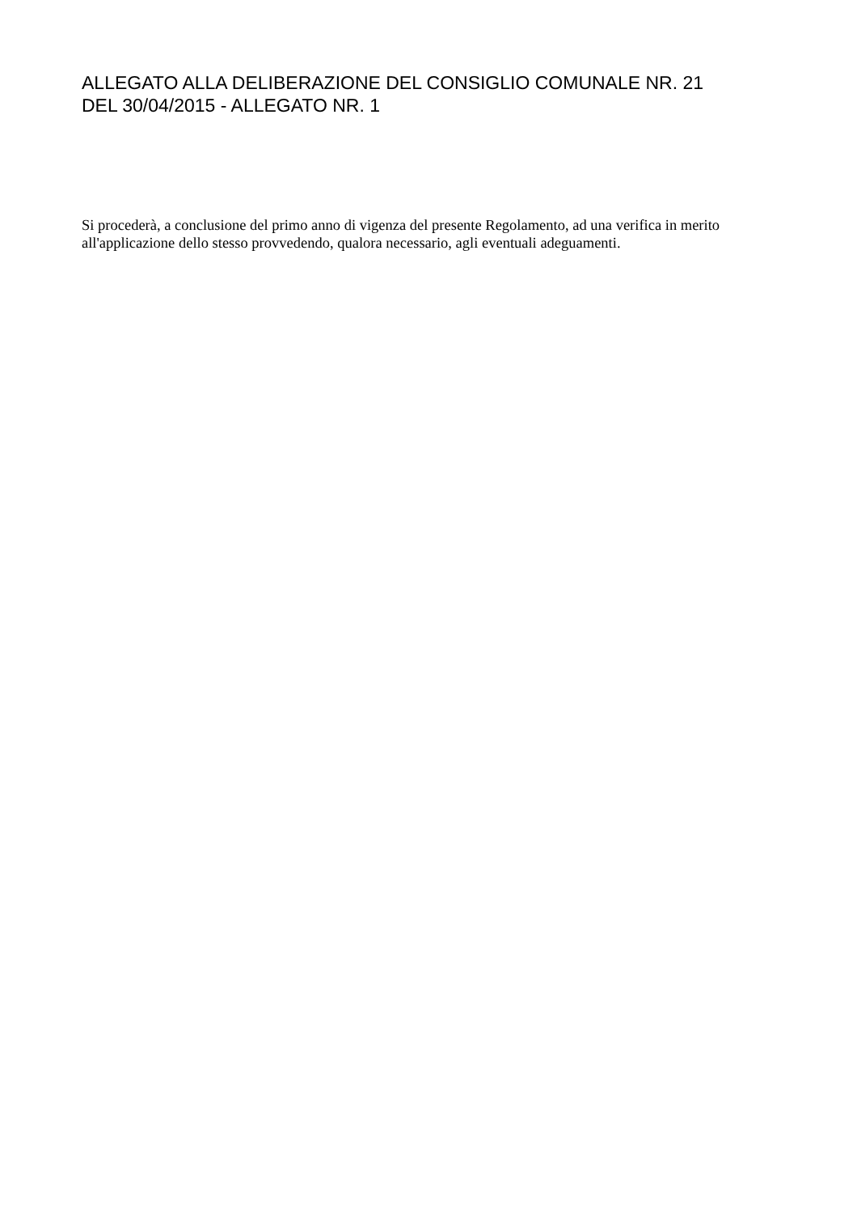ALLEGATO ALLA DELIBERAZIONE DEL CONSIGLIO COMUNALE NR. 21
DEL 30/04/2015 - ALLEGATO NR. 1
Si procederà, a conclusione del primo anno di vigenza del presente Regolamento, ad una verifica in merito all'applicazione dello stesso provvedendo, qualora necessario, agli eventuali adeguamenti.